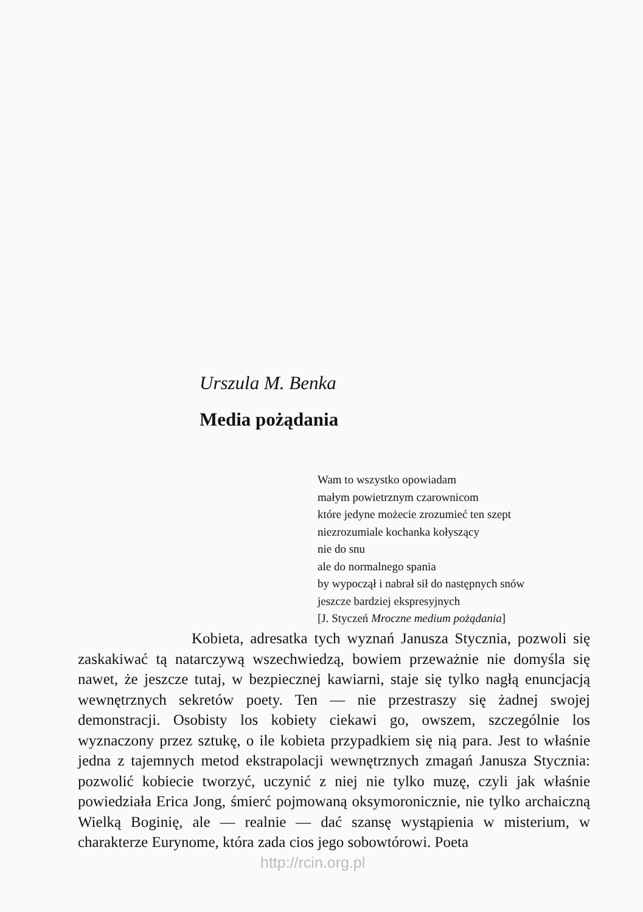Urszula M. Benka
Media pożądania
Wam to wszystko opowiadam
małym powietrznym czarownicom
które jedyne możecie zrozumieć ten szept
niezrozumiale kochanka kołyszący
nie do snu
ale do normalnego spania
by wypoczął i nabrał sił do następnych snów
jeszcze bardziej ekspresyjnych
[J. Styczeń Mroczne medium pożądania]
Kobieta, adresatka tych wyznań Janusza Stycznia, pozwoli się zaskakiwać tą natarczywą wszechwiedzą, bowiem przeważnie nie domyśla się nawet, że jeszcze tutaj, w bezpiecznej kawiarni, staje się tylko nagłą enuncjacją wewnętrznych sekretów poety. Ten — nie przestraszy się żadnej swojej demonstracji. Osobisty los kobiety ciekawi go, owszem, szczególnie los wyznaczony przez sztukę, o ile kobieta przypadkiem się nią para. Jest to właśnie jedna z tajemnych metod ekstrapolacji wewnętrznych zmagań Janusza Stycznia: pozwolić kobiecie tworzyć, uczynić z niej nie tylko muzę, czyli jak właśnie powiedziała Erica Jong, śmierć pojmowaną oksymoronicznie, nie tylko archaiczną Wielką Boginię, ale — realnie — dać szansę wystąpienia w misterium, w charakterze Eurynome, która zada cios jego sobowtórowi. Poeta
http://rcin.org.pl